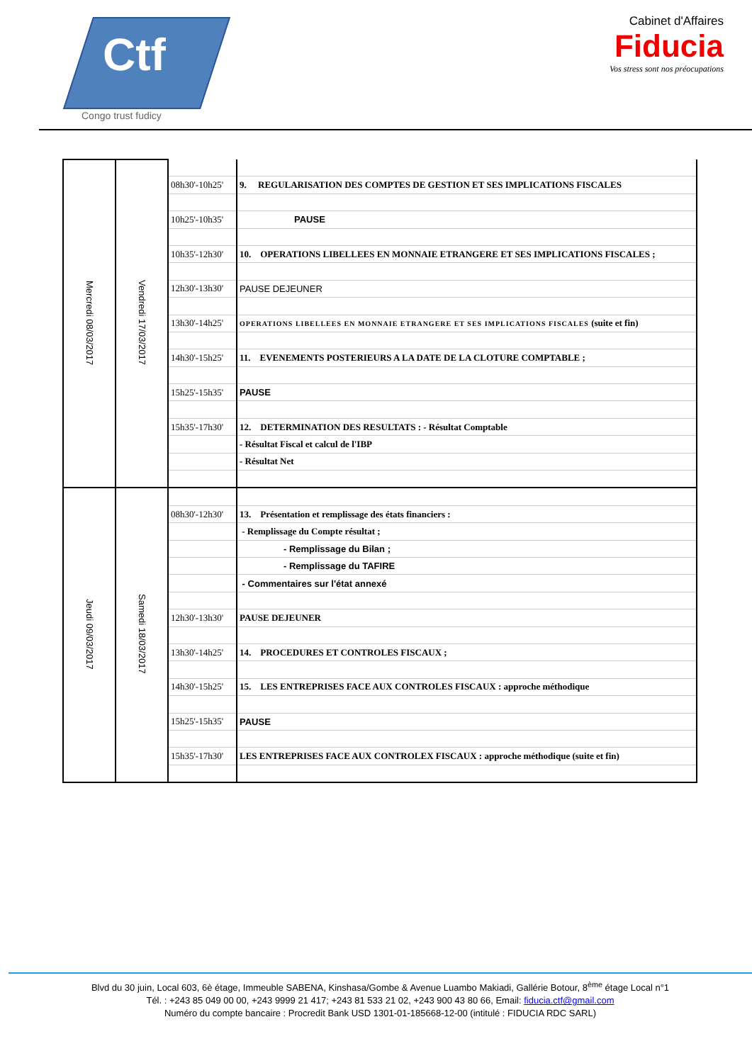Ctf
Congo trust fudicy
Cabinet d'Affaires
Fiducia
Vos stress sont nos préocupations
| Mercredi 08/03/2017 | Vendredi 17/03/2017 | | |
| | | 08h30'-10h25' | 9. REGULARISATION DES COMPTES DE GESTION ET SES IMPLICATIONS FISCALES |
| | | 10h25'-10h35' | PAUSE |
| | | 10h35'-12h30' | 10. OPERATIONS LIBELLEES EN MONNAIE ETRANGERE ET SES IMPLICATIONS FISCALES ; |
| | | 12h30'-13h30' | PAUSE DEJEUNER |
| | | 13h30'-14h25' | OPERATIONS LIBELLEES EN MONNAIE ETRANGERE ET SES IMPLICATIONS FISCALES (suite et fin) |
| | | 14h30'-15h25' | 11. EVENEMENTS POSTERIEURS A LA DATE DE LA CLOTURE COMPTABLE ; |
| | | 15h25'-15h35' | PAUSE |
| | | 15h35'-17h30' | 12. DETERMINATION DES RESULTATS : - Résultat Comptable |
| | | | - Résultat Fiscal et calcul de l'IBP |
| | | | - Résultat Net |
| Jeudi 09/03/2017 | Samedi 18/03/2017 | | |
| | | 08h30'-12h30' | 13. Présentation et remplissage des états financiers : |
| | | | - Remplissage du Compte résultat ; |
| | | | - Remplissage du Bilan ; |
| | | | - Remplissage du TAFIRE |
| | | | - Commentaires sur l'état annexé |
| | | 12h30'-13h30' | PAUSE DEJEUNER |
| | | 13h30'-14h25' | 14. PROCEDURES ET CONTROLES FISCAUX ; |
| | | 14h30'-15h25' | 15. LES ENTREPRISES FACE AUX CONTROLES FISCAUX : approche méthodique |
| | | 15h25'-15h35' | PAUSE |
| | | 15h35'-17h30' | LES ENTREPRISES FACE AUX CONTROLEX FISCAUX : approche méthodique (suite et fin) |
Blvd du 30 juin, Local 603, 6è étage, Immeuble SABENA, Kinshasa/Gombe & Avenue Luambo Makiadi, Gallérie Botour, 8<sup>ème</sup> étage Local n°1
Tél. : +243 85 049 00 00, +243 9999 21 417; +243 81 533 21 02, +243 900 43 80 66, Email: fiducia.ctf@gmail.com
Numéro du compte bancaire : Procredit Bank USD 1301-01-185668-12-00 (intitulé : FIDUCIA RDC SARL)